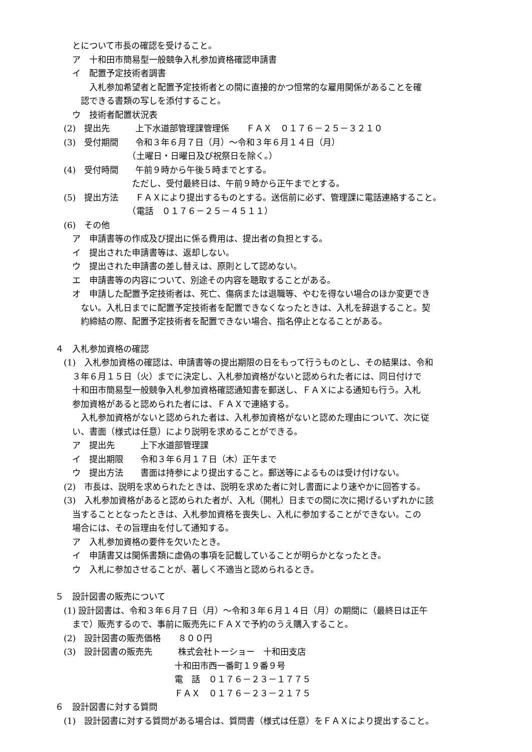とについて市長の確認を受けること。
　　ア　十和田市簡易型一般競争入札参加資格確認申請書
　　イ　配置予定技術者調書
　　　　入札参加希望者と配置予定技術者との間に直接的かつ恒常的な雇用関係があることを確
　　　認できる書類の写しを添付すること。
　　ウ　技術者配置状況表
　(2)　提出先　　　上下水道部管理課管理係　　ＦＡＸ　０１７６－２５－３２１０
　(3)　受付期間　　令和３年６月７日（月）～令和３年６月１４日（月）
　　　　　　　　　（土曜日・日曜日及び祝祭日を除く。）
　(4)　受付時間　　午前９時から午後５時までとする。
　　　　　　　　　ただし、受付最終日は、午前９時から正午までとする。
　(5)　提出方法　　ＦＡＸにより提出するものとする。送信前に必ず、管理課に電話連絡すること。
　　　　　　　　　（電話　０１７６－２５－４５１１）
　(6)　その他
　　ア　申請書等の作成及び提出に係る費用は、提出者の負担とする。
　　イ　提出された申請書等は、返却しない。
　　ウ　提出された申請書の差し替えは、原則として認めない。
　　エ　申請書等の内容について、別途その内容を聴取することがある。
　　オ　申請した配置予定技術者は、死亡、傷病または退職等、やむを得ない場合のほか変更でき
　　　ない。入札日までに配置予定技術者を配置できなくなったときは、入札を辞退すること。契
　　　約締結の際、配置予定技術者を配置できない場合、指名停止となることがある。
４　入札参加資格の確認
　(1)　入札参加資格の確認は、申請書等の提出期限の日をもって行うものとし、その結果は、令和
　　３年６月１５日（火）までに決定し、入札参加資格がないと認められた者には、同日付けで
　　十和田市簡易型一般競争入札参加資格確認通知書を郵送し、ＦＡＸによる通知も行う。入札
　　参加資格があると認められた者には、ＦＡＸで連絡する。
　　　入札参加資格がないと認められた者は、入札参加資格がないと認めた理由について、次に従
　　い、書面（様式は任意）により説明を求めることができる。
　　ア　提出先　　　上下水道部管理課
　　イ　提出期限　　令和３年６月１７日（木）正午まで
　　ウ　提出方法　　書面は持参により提出すること。郵送等によるものは受け付けない。
　(2)　市長は、説明を求められたときは、説明を求めた者に対し書面により速やかに回答する。
　(3)　入札参加資格があると認められた者が、入札（開札）日までの間に次に掲げるいずれかに該
　　当することとなったときは、入札参加資格を喪失し、入札に参加することができない。この
　　場合には、その旨理由を付して通知する。
　　ア　入札参加資格の要件を欠いたとき。
　　イ　申請書又は関係書類に虚偽の事項を記載していることが明らかとなったとき。
　　ウ　入札に参加させることが、著しく不適当と認められるとき。
５　設計図書の販売について
　(1) 設計図書は、令和３年６月７日（月）～令和３年６月１４日（月）の期間に（最終日は正午
　　まで）販売するので、事前に販売先にＦＡＸで予約のうえ購入すること。
　(2)　設計図書の販売価格　　８００円
　(3)　設計図書の販売先　　　株式会社トーショー　十和田支店
　　　　　　　　　　　　　　十和田市西一番町１９番９号
　　　　　　　　　　　　　　電　話　０１７６－２３－１７７５
　　　　　　　　　　　　　　ＦＡＸ　０１７６－２３－２１７５
６　設計図書に対する質問
　(1)　設計図書に対する質問がある場合は、質問書（様式は任意）をＦＡＸにより提出すること。